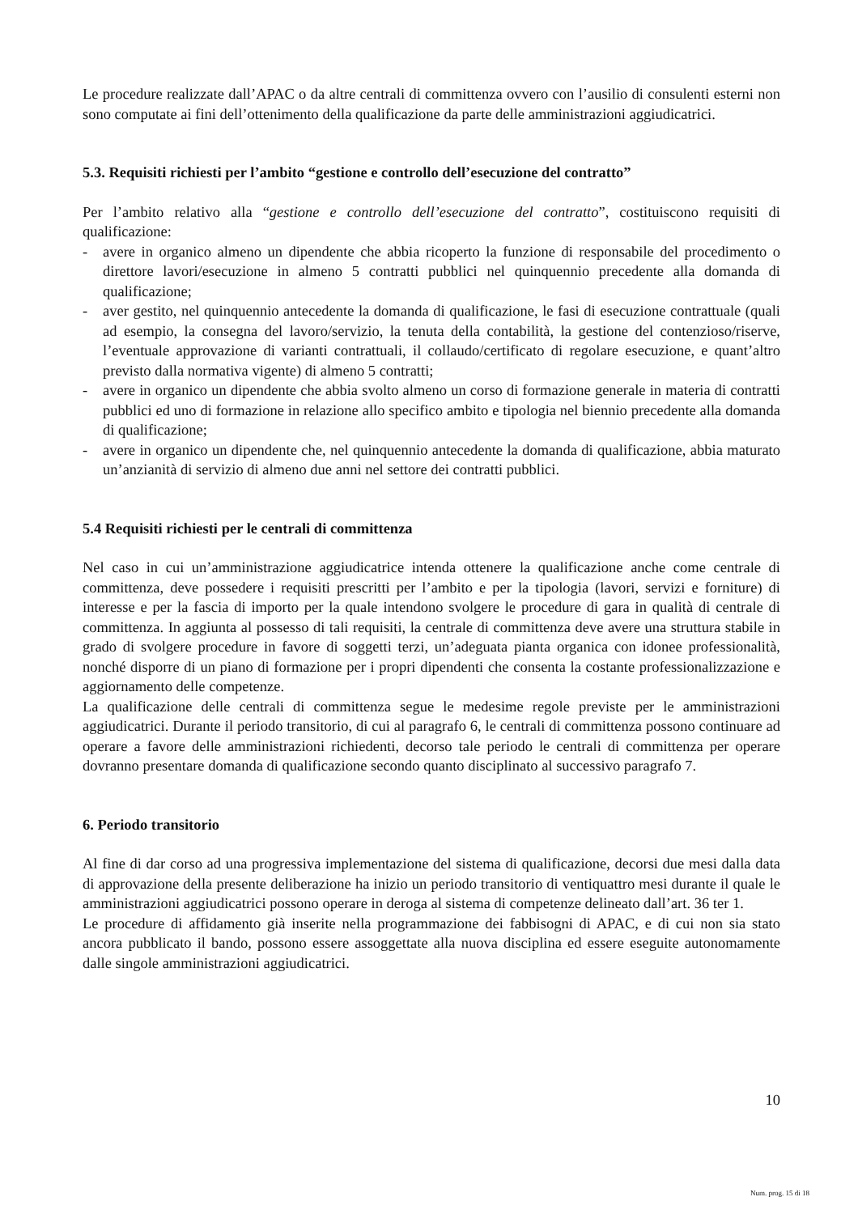Le procedure realizzate dall’APAC o da altre centrali di committenza ovvero con l’ausilio di consulenti esterni non sono computate ai fini dell’ottenimento della qualificazione da parte delle amministrazioni aggiudicatrici.
5.3. Requisiti richiesti per l’ambito “gestione e controllo dell’esecuzione del contratto”
Per l’ambito relativo alla “gestione e controllo dell’esecuzione del contratto”, costituiscono requisiti di qualificazione:
- avere in organico almeno un dipendente che abbia ricoperto la funzione di responsabile del procedimento o direttore lavori/esecuzione in almeno 5 contratti pubblici nel quinquennio precedente alla domanda di qualificazione;
- aver gestito, nel quinquennio antecedente la domanda di qualificazione, le fasi di esecuzione contrattuale (quali ad esempio, la consegna del lavoro/servizio, la tenuta della contabilità, la gestione del contenzioso/riserve, l’eventuale approvazione di varianti contrattuali, il collaudo/certificato di regolare esecuzione, e quant’altro previsto dalla normativa vigente) di almeno 5 contratti;
- avere in organico un dipendente che abbia svolto almeno un corso di formazione generale in materia di contratti pubblici ed uno di formazione in relazione allo specifico ambito e tipologia nel biennio precedente alla domanda di qualificazione;
- avere in organico un dipendente che, nel quinquennio antecedente la domanda di qualificazione, abbia maturato un’anzianità di servizio di almeno due anni nel settore dei contratti pubblici.
5.4 Requisiti richiesti per le centrali di committenza
Nel caso in cui un’amministrazione aggiudicatrice intenda ottenere la qualificazione anche come centrale di committenza, deve possedere i requisiti prescritti per l’ambito e per la tipologia (lavori, servizi e forniture) di interesse e per la fascia di importo per la quale intendono svolgere le procedure di gara in qualità di centrale di committenza. In aggiunta al possesso di tali requisiti, la centrale di committenza deve avere una struttura stabile in grado di svolgere procedure in favore di soggetti terzi, un’adeguata pianta organica con idonee professionalità, nonché disporre di un piano di formazione per i propri dipendenti che consenta la costante professionalizzazione e aggiornamento delle competenze.
La qualificazione delle centrali di committenza segue le medesime regole previste per le amministrazioni aggiudicatrici. Durante il periodo transitorio, di cui al paragrafo 6, le centrali di committenza possono continuare ad operare a favore delle amministrazioni richiedenti, decorso tale periodo le centrali di committenza per operare dovranno presentare domanda di qualificazione secondo quanto disciplinato al successivo paragrafo 7.
6. Periodo transitorio
Al fine di dar corso ad una progressiva implementazione del sistema di qualificazione, decorsi due mesi dalla data di approvazione della presente deliberazione ha inizio un periodo transitorio di ventiquattro mesi durante il quale le amministrazioni aggiudicatrici possono operare in deroga al sistema di competenze delineato dall’art. 36 ter 1.
Le procedure di affidamento già inserite nella programmazione dei fabbisogni di APAC, e di cui non sia stato ancora pubblicato il bando, possono essere assoggettate alla nuova disciplina ed essere eseguite autonomamente dalle singole amministrazioni aggiudicatrici.
10
Num. prog. 15 di 18